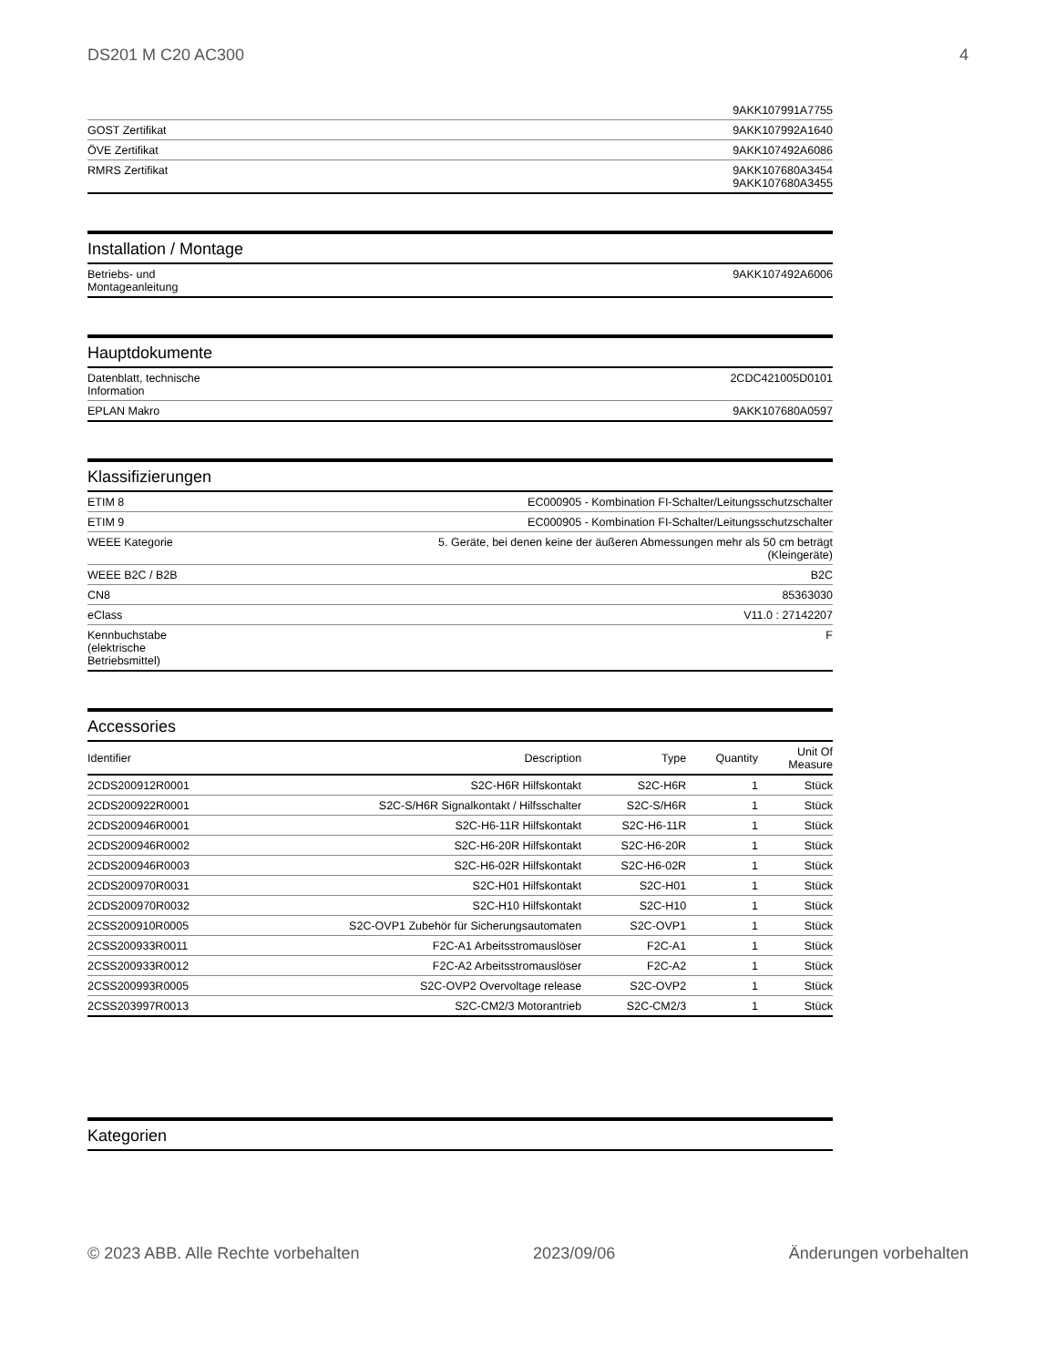DS201 M C20 AC300 4
| | 9AKK107991A7755 |
| GOST Zertifikat | 9AKK107992A1640 |
| ÖVE Zertifikat | 9AKK107492A6086 |
| RMRS Zertifikat | 9AKK107680A3454 9AKK107680A3455 |
Installation / Montage
| Betriebs- und Montageanleitung | 9AKK107492A6006 |
Hauptdokumente
| Datenblatt, technische Information | 2CDC421005D0101 |
| EPLAN Makro | 9AKK107680A0597 |
Klassifizierungen
| ETIM 8 | EC000905 - Kombination FI-Schalter/Leitungsschutzschalter |
| ETIM 9 | EC000905 - Kombination FI-Schalter/Leitungsschutzschalter |
| WEEE Kategorie | 5. Geräte, bei denen keine der äußeren Abmessungen mehr als 50 cm beträgt (Kleingeräte) |
| WEEE B2C / B2B | B2C |
| CN8 | 85363030 |
| eClass | V11.0 : 27142207 |
| Kennbuchstabe (elektrische Betriebsmittel) | F |
Accessories
| Identifier | Description | Type | Quantity | Unit Of Measure |
| --- | --- | --- | --- | --- |
| 2CDS200912R0001 | S2C-H6R Hilfskontakt | S2C-H6R | 1 | Stück |
| 2CDS200922R0001 | S2C-S/H6R Signalkontakt / Hilfsschalter | S2C-S/H6R | 1 | Stück |
| 2CDS200946R0001 | S2C-H6-11R Hilfskontakt | S2C-H6-11R | 1 | Stück |
| 2CDS200946R0002 | S2C-H6-20R Hilfskontakt | S2C-H6-20R | 1 | Stück |
| 2CDS200946R0003 | S2C-H6-02R Hilfskontakt | S2C-H6-02R | 1 | Stück |
| 2CDS200970R0031 | S2C-H01 Hilfskontakt | S2C-H01 | 1 | Stück |
| 2CDS200970R0032 | S2C-H10 Hilfskontakt | S2C-H10 | 1 | Stück |
| 2CSS200910R0005 | S2C-OVP1 Zubehör für Sicherungsautomaten | S2C-OVP1 | 1 | Stück |
| 2CSS200933R0011 | F2C-A1 Arbeitsstromauslöser | F2C-A1 | 1 | Stück |
| 2CSS200933R0012 | F2C-A2 Arbeitsstromauslöser | F2C-A2 | 1 | Stück |
| 2CSS200993R0005 | S2C-OVP2 Overvoltage release | S2C-OVP2 | 1 | Stück |
| 2CSS203997R0013 | S2C-CM2/3 Motorantrieb | S2C-CM2/3 | 1 | Stück |
Kategorien
© 2023 ABB. Alle Rechte vorbehalten 2023/09/06 Änderungen vorbehalten